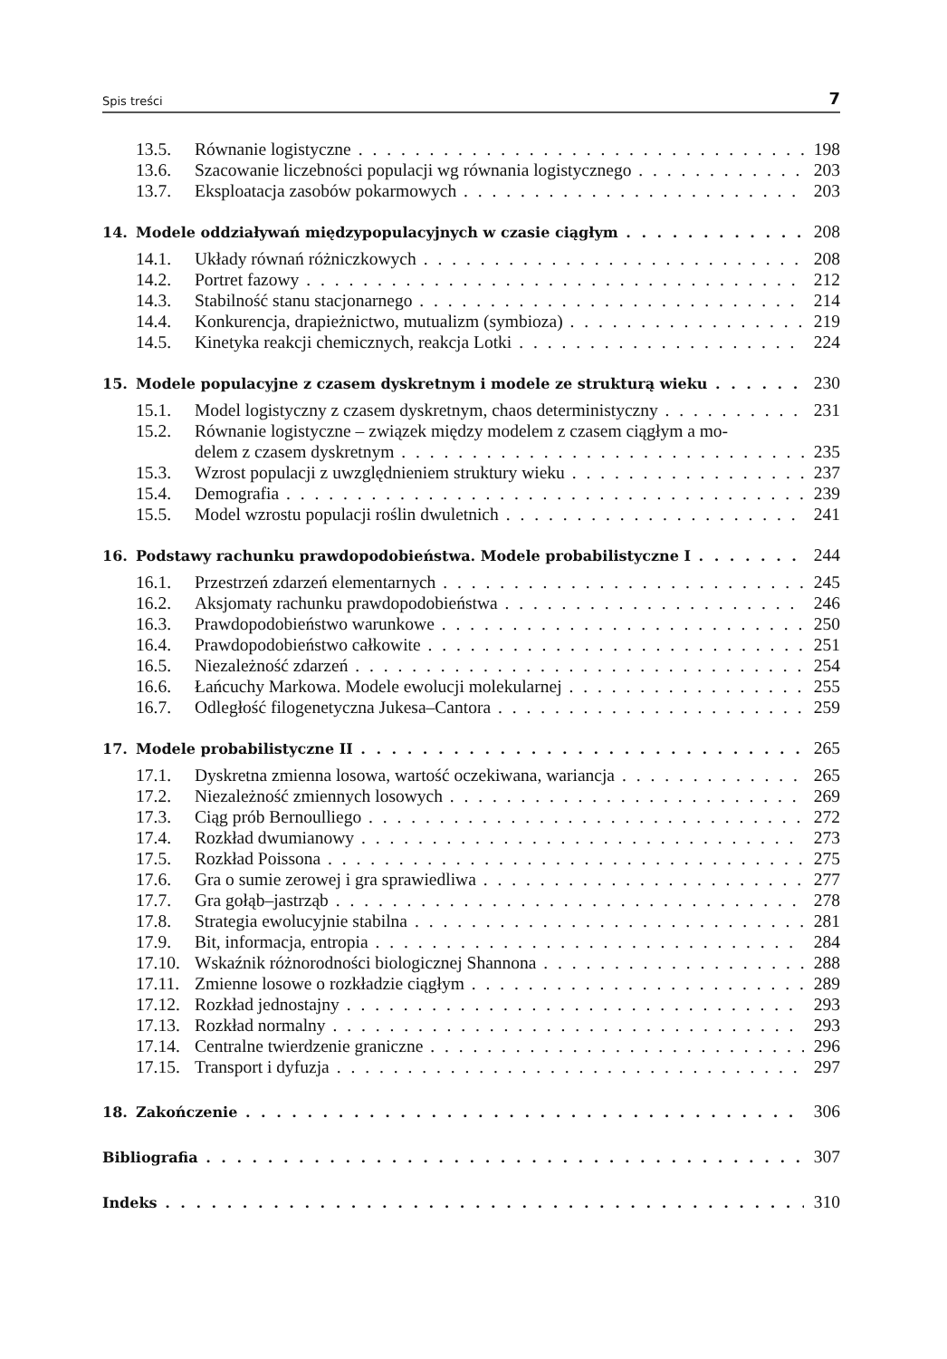Spis treści 7
13.5. Równanie logistyczne 198
13.6. Szacowanie liczebności populacji wg równania logistycznego 203
13.7. Eksploatacja zasobów pokarmowych 203
14. Modele oddziaływań międzypopulacyjnych w czasie ciągłym 208
14.1. Układy równań różniczkowych 208
14.2. Portret fazowy 212
14.3. Stabilność stanu stacjonarnego 214
14.4. Konkurencja, drapieżnictwo, mutualizm (symbioza) 219
14.5. Kinetyka reakcji chemicznych, reakcja Lotki 224
15. Modele populacyjne z czasem dyskretnym i modele ze strukturą wieku 230
15.1. Model logistyczny z czasem dyskretnym, chaos deterministyczny 231
15.2. Równanie logistyczne – związek między modelem z czasem ciągłym a mo-
delem z czasem dyskretnym 235
15.3. Wzrost populacji z uwzględnieniem struktury wieku 237
15.4. Demografia 239
15.5. Model wzrostu populacji roślin dwuletnich 241
16. Podstawy rachunku prawdopodobieństwa. Modele probabilistyczne I 244
16.1. Przestrzeń zdarzeń elementarnych 245
16.2. Aksjomaty rachunku prawdopodobieństwa 246
16.3. Prawdopodobieństwo warunkowe 250
16.4. Prawdopodobieństwo całkowite 251
16.5. Niezależność zdarzeń 254
16.6. Łańcuchy Markowa. Modele ewolucji molekularnej 255
16.7. Odległość filogenetyczna Jukesa–Cantora 259
17. Modele probabilistyczne II 265
17.1. Dyskretna zmienna losowa, wartość oczekiwana, wariancja 265
17.2. Niezależność zmiennych losowych 269
17.3. Ciąg prób Bernoulliego 272
17.4. Rozkład dwumianowy 273
17.5. Rozkład Poissona 275
17.6. Gra o sumie zerowej i gra sprawiedliwa 277
17.7. Gra gołąb–jastrząb 278
17.8. Strategia ewolucyjnie stabilna 281
17.9. Bit, informacja, entropia 284
17.10. Wskaźnik różnorodności biologicznej Shannona 288
17.11. Zmienne losowe o rozkładzie ciągłym 289
17.12. Rozkład jednostajny 293
17.13. Rozkład normalny 293
17.14. Centralne twierdzenie graniczne 296
17.15. Transport i dyfuzja 297
18. Zakończenie 306
Bibliografia 307
Indeks 310